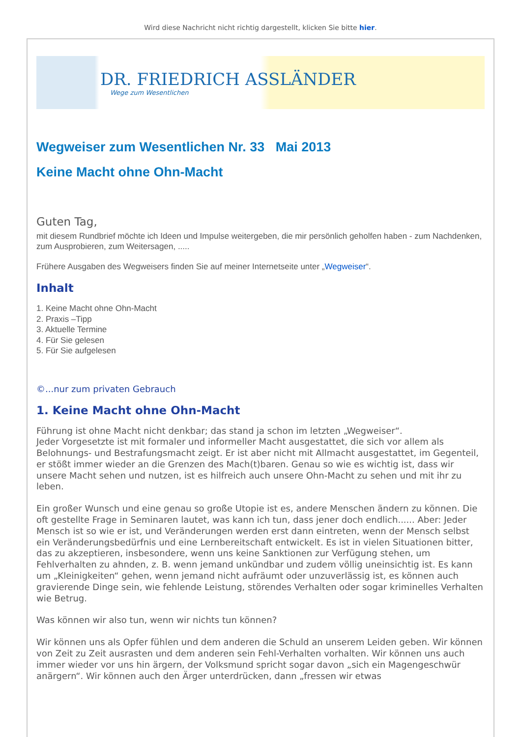Wird diese Nachricht nicht richtig dargestellt, klicken Sie bitte hier.
DR. FRIEDRICH ASSLÄNDER
Wege zum Wesentlichen
Wegweiser zum Wesentlichen Nr. 33 Mai 2013
Keine Macht ohne Ohn-Macht
Guten Tag,
mit diesem Rundbrief möchte ich Ideen und Impulse weitergeben, die mir persönlich geholfen haben - zum Nachdenken, zum Ausprobieren, zum Weitersagen, .....
Frühere Ausgaben des Wegweisers finden Sie auf meiner Internetseite unter „Wegweiser“.
Inhalt
1. Keine Macht ohne Ohn-Macht
2. Praxis –Tipp
3. Aktuelle Termine
4. Für Sie gelesen
5. Für Sie aufgelesen
©...nur zum privaten Gebrauch
1. Keine Macht ohne Ohn-Macht
Führung ist ohne Macht nicht denkbar; das stand ja schon im letzten „Wegweiser“.
Jeder Vorgesetzte ist mit formaler und informeller Macht ausgestattet, die sich vor allem als Belohnungs- und Bestrafungsmacht zeigt. Er ist aber nicht mit Allmacht ausgestattet, im Gegenteil, er stößt immer wieder an die Grenzen des Mach(t)baren. Genau so wie es wichtig ist, dass wir unsere Macht sehen und nutzen, ist es hilfreich auch unsere Ohn-Macht zu sehen und mit ihr zu leben.
Ein großer Wunsch und eine genau so große Utopie ist es, andere Menschen ändern zu können. Die oft gestellte Frage in Seminaren lautet, was kann ich tun, dass jener doch endlich...... Aber: Jeder Mensch ist so wie er ist, und Veränderungen werden erst dann eintreten, wenn der Mensch selbst ein Veränderungsbedürfnis und eine Lernbereitschaft entwickelt. Es ist in vielen Situationen bitter, das zu akzeptieren, insbesondere, wenn uns keine Sanktionen zur Verfügung stehen, um Fehlverhalten zu ahnden, z. B. wenn jemand unkündbar und zudem völlig uneinsichtig ist. Es kann um „Kleinigkeiten“ gehen, wenn jemand nicht aufräumt oder unzuverlässig ist, es können auch gravierende Dinge sein, wie fehlende Leistung, störendes Verhalten oder sogar kriminelles Verhalten wie Betrug.
Was können wir also tun, wenn wir nichts tun können?
Wir können uns als Opfer fühlen und dem anderen die Schuld an unserem Leiden geben. Wir können von Zeit zu Zeit ausrasten und dem anderen sein Fehl-Verhalten vorhalten. Wir können uns auch immer wieder vor uns hin ärgern, der Volksmund spricht sogar davon „sich ein Magengeschwür anärgern“. Wir können auch den Ärger unterdrücken, dann „fressen wir etwas